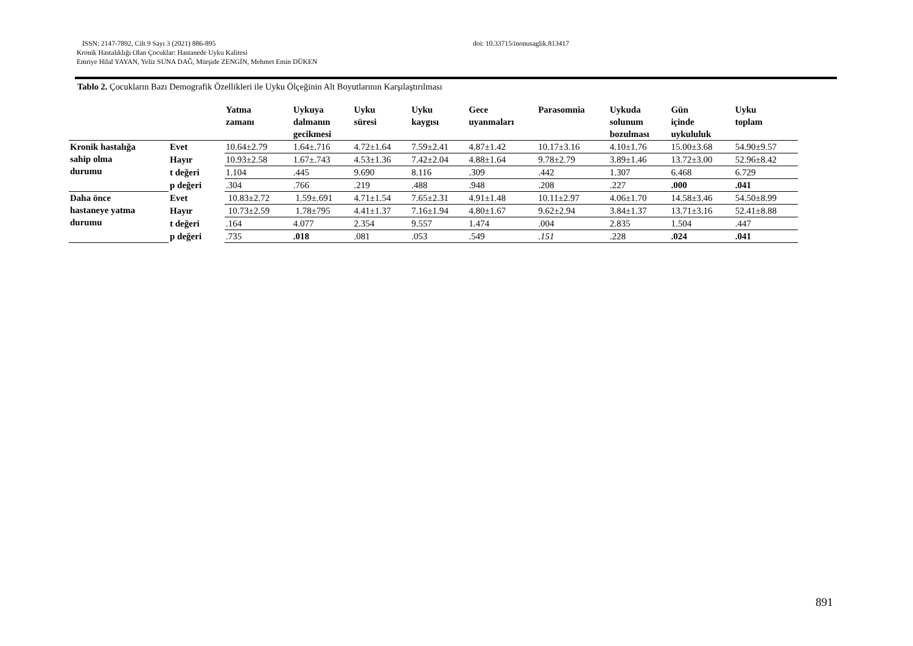ISSN: 2147-7892, Cilt 9 Sayı 3 (2021) 886-895 doi: 10.33715/inonusaglik.813417
Kronik Hastalıklığı Olan Çocuklar: Hastanede Uyku Kalitesi
Emriye Hilal YAYAN, Yeliz SUNA DAĞ, Mürşide ZENGİN, Mehmet Emin DÜKEN
Tablo 2. Çocukların Bazı Demografik Özellikleri ile Uyku Ölçeğinin Alt Boyutlarının Karşılaştırılması
| | | Yatma zamanı | Uykuya dalmanın gecikmesi | Uyku süresi | Uyku kaygısı | Gece uyanmaları | Parasomnia | Uykuda solunum bozulması | Gün içinde uykululuk | Uyku toplam |
| --- | --- | --- | --- | --- | --- | --- | --- | --- | --- | --- |
| Kronik hastalığa sahip olma durumu | Evet | 10.64±2.79 | 1.64±.716 | 4.72±1.64 | 7.59±2.41 | 4.87±1.42 | 10.17±3.16 | 4.10±1.76 | 15.00±3.68 | 54.90±9.57 |
| | Hayır | 10.93±2.58 | 1.67±.743 | 4.53±1.36 | 7.42±2.04 | 4.88±1.64 | 9.78±2.79 | 3.89±1.46 | 13.72±3.00 | 52.96±8.42 |
| | t değeri | 1.104 | .445 | 9.690 | 8.116 | .309 | .442 | 1.307 | 6.468 | 6.729 |
| | p değeri | .304 | .766 | .219 | .488 | .948 | .208 | .227 | .000 | .041 |
| Daha önce hastaneye yatma durumu | Evet | 10.83±2.72 | 1.59±.691 | 4.71±1.54 | 7.65±2.31 | 4.91±1.48 | 10.11±2.97 | 4.06±1.70 | 14.58±3.46 | 54.50±8.99 |
| | Hayır | 10.73±2.59 | 1.78±795 | 4.41±1.37 | 7.16±1.94 | 4.80±1.67 | 9.62±2.94 | 3.84±1.37 | 13.71±3.16 | 52.41±8.88 |
| | t değeri | .164 | 4.077 | 2.354 | 9.557 | 1.474 | .004 | 2.835 | 1.504 | .447 |
| | p değeri | .735 | .018 | .081 | .053 | .549 | .151 | .228 | .024 | .041 |
891